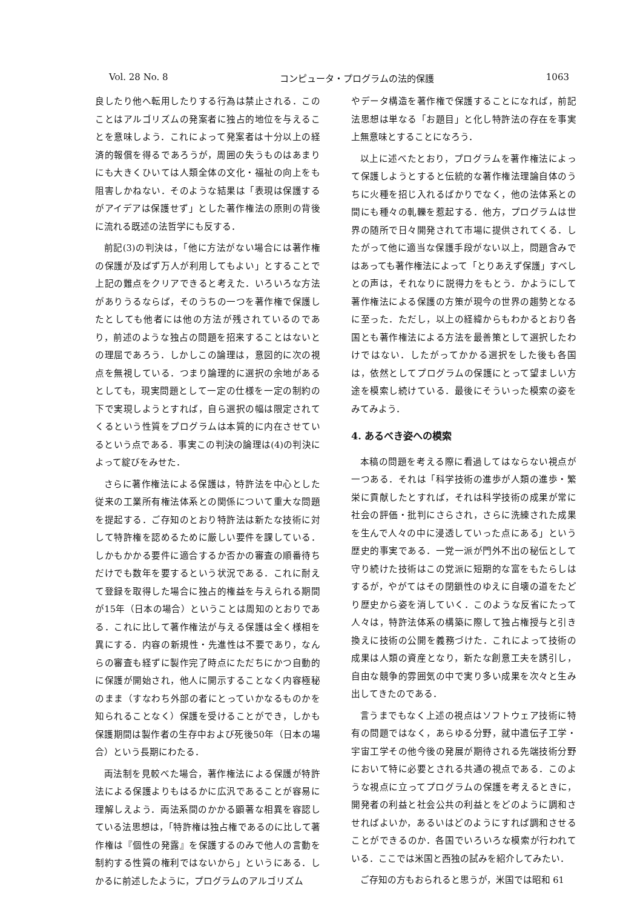Vol. 28 No. 8 コンピュータ・プログラムの法的保護 1063
良したり他へ転用したりする行為は禁止される．このことはアルゴリズムの発案者に独占的地位を与えることを意味しよう．これによって発案者は十分以上の経済的報償を得るであろうが，周囲の失うものはあまりにも大きくひいては人類全体の文化・福祉の向上をも阻害しかねない．そのような結果は「表現は保護するがアイデアは保護せず」とした著作権法の原則の背後に流れる既述の法哲学にも反する．
前記(3)の判決は，「他に方法がない場合には著作権の保護が及ばず万人が利用してもよい」とすることで上記の難点をクリアできると考えた．いろいろな方法がありうるならば，そのうちの一つを著作権で保護したとしても他者には他の方法が残されているのであり，前述のような独占の問題を招来することはないとの理屈であろう．しかしこの論理は，意図的に次の視点を無視している．つまり論理的に選択の余地があるとしても，現実問題として一定の仕様を一定の制約の下で実現しようとすれば，自ら選択の幅は限定されてくるという性質をプログラムは本質的に内在させているという点である．事実この判決の論理は(4)の判決によって綻びをみせた．
さらに著作権法による保護は，特許法を中心とした従来の工業所有権法体系との関係について重大な問題を提起する．ご存知のとおり特許法は新たな技術に対して特許権を認めるために厳しい要件を課している．しかもかかる要件に適合するか否かの審査の順番待ちだけでも数年を要するという状況である．これに耐えて登録を取得した場合に独占的権益を与えられる期間が15年（日本の場合）ということは周知のとおりである．これに比して著作権法が与える保護は全く様相を異にする．内容の新規性・先進性は不要であり，なんらの審査も経ずに製作完了時点にただちにかつ自動的に保護が開始され，他人に開示することなく内容極秘のまま（すなわち外部の者にとっていかなるものかを知られることなく）保護を受けることができ，しかも保護期間は製作者の生存中および死後50年（日本の場合）という長期にわたる．
両法制を見較べた場合，著作権法による保護が特許法による保護よりもはるかに広汎であることが容易に理解しえよう．両法系間のかかる顕著な相異を容認している法思想は，「特許権は独占権であるのに比して著作権は『個性の発露』を保護するのみで他人の言動を制約する性質の権利ではないから」というにある．しかるに前述したように，プログラムのアルゴリズム
やデータ構造を著作権で保護することになれば，前記法思想は単なる「お題目」と化し特許法の存在を事実上無意味とすることになろう．
以上に述べたとおり，プログラムを著作権法によって保護しようとすると伝統的な著作権法理論自体のうちに火種を招じ入れるばかりでなく，他の法体系との間にも種々の軋轢を惹起する．他方，プログラムは世界の随所で日々開発されて市場に提供されてくる．したがって他に適当な保護手段がない以上，問題含みではあっても著作権法によって「とりあえず保護」すべしとの声は，それなりに説得力をもとう．かようにして著作権法による保護の方策が現今の世界の趨勢となるに至った．ただし，以上の経緯からもわかるとおり各国とも著作権法による方法を最善策として選択したわけではない．したがってかかる選択をした後も各国は，依然としてプログラムの保護にとって望ましい方途を模索し続けている．最後にそういった模索の姿をみてみよう．
4. あるべき姿への模索
本稿の問題を考える際に看過してはならない視点が一つある．それは「科学技術の進歩が人類の進歩・繁栄に貢献したとすれば，それは科学技術の成果が常に社会の評価・批判にさらされ，さらに洗練された成果を生んで人々の中に浸透していった点にある」という歴史的事実である．一党一派が門外不出の秘伝として守り続けた技術はこの党派に短期的な富をもたらしはするが，やがてはその閉鎖性のゆえに自壊の道をたどり歴史から姿を消していく．このような反省にたって人々は，特許法体系の構築に際して独占権授与と引き換えに技術の公開を義務づけた．これによって技術の成果は人類の資産となり，新たな創意工夫を誘引し，自由な競争的雰囲気の中で実り多い成果を次々と生み出してきたのである．
言うまでもなく上述の視点はソフトウェア技術に特有の問題ではなく，あらゆる分野，就中遺伝子工学・宇宙工学その他今後の発展が期待される先端技術分野において特に必要とされる共通の視点である．このような視点に立ってプログラムの保護を考えるときに，開発者の利益と社会公共の利益とをどのように調和させればよいか，あるいはどのようにすれば調和させることができるのか．各国でいろいろな模索が行われている．ここでは米国と西独の試みを紹介してみたい．
ご存知の方もおられると思うが，米国では昭和 61